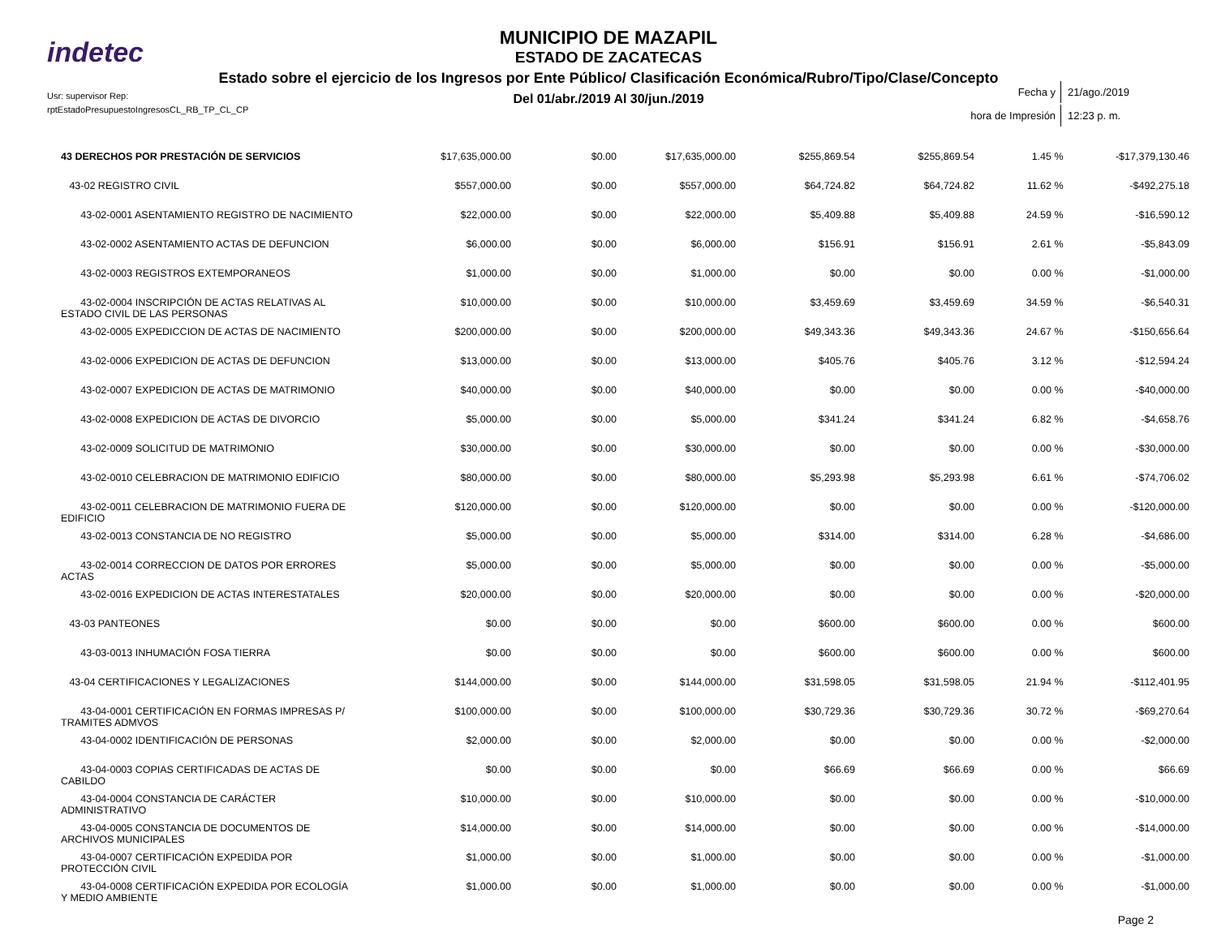indetec
MUNICIPIO DE MAZAPIL
ESTADO DE ZACATECAS
Estado sobre el ejercicio de los Ingresos por Ente Público/ Clasificación Económica/Rubro/Tipo/Clase/Concepto
Del 01/abr./2019 Al 30/jun./2019
Usr: supervisor Rep:
rptEstadoPresupuestoIngresosCL_RB_TP_CL_CP
| Fecha y | 21/ago./2019 |
| hora de Impresión | 12:23 p. m. |
| 43 DERECHOS POR PRESTACIÓN DE SERVICIOS | $17,635,000.00 | $0.00 | $17,635,000.00 | $255,869.54 | $255,869.54 | 1.45 | % | -$17,379,130.46 |
| 43-02 REGISTRO CIVIL | $557,000.00 | $0.00 | $557,000.00 | $64,724.82 | $64,724.82 | 11.62 | % | -$492,275.18 |
| 43-02-0001 ASENTAMIENTO REGISTRO DE NACIMIENTO | $22,000.00 | $0.00 | $22,000.00 | $5,409.88 | $5,409.88 | 24.59 | % | -$16,590.12 |
| 43-02-0002 ASENTAMIENTO ACTAS DE DEFUNCION | $6,000.00 | $0.00 | $6,000.00 | $156.91 | $156.91 | 2.61 | % | -$5,843.09 |
| 43-02-0003 REGISTROS EXTEMPORANEOS | $1,000.00 | $0.00 | $1,000.00 | $0.00 | $0.00 | 0.00 | % | -$1,000.00 |
| 43-02-0004 INSCRIPCIÓN DE ACTAS RELATIVAS AL ESTADO CIVIL DE LAS PERSONAS | $10,000.00 | $0.00 | $10,000.00 | $3,459.69 | $3,459.69 | 34.59 | % | -$6,540.31 |
| 43-02-0005 EXPEDICCION DE ACTAS DE NACIMIENTO | $200,000.00 | $0.00 | $200,000.00 | $49,343.36 | $49,343.36 | 24.67 | % | -$150,656.64 |
| 43-02-0006 EXPEDICION DE ACTAS DE DEFUNCION | $13,000.00 | $0.00 | $13,000.00 | $405.76 | $405.76 | 3.12 | % | -$12,594.24 |
| 43-02-0007 EXPEDICION DE ACTAS DE MATRIMONIO | $40,000.00 | $0.00 | $40,000.00 | $0.00 | $0.00 | 0.00 | % | -$40,000.00 |
| 43-02-0008 EXPEDICION DE ACTAS DE DIVORCIO | $5,000.00 | $0.00 | $5,000.00 | $341.24 | $341.24 | 6.82 | % | -$4,658.76 |
| 43-02-0009 SOLICITUD DE MATRIMONIO | $30,000.00 | $0.00 | $30,000.00 | $0.00 | $0.00 | 0.00 | % | -$30,000.00 |
| 43-02-0010 CELEBRACION DE MATRIMONIO EDIFICIO | $80,000.00 | $0.00 | $80,000.00 | $5,293.98 | $5,293.98 | 6.61 | % | -$74,706.02 |
| 43-02-0011 CELEBRACION DE MATRIMONIO FUERA DE EDIFICIO | $120,000.00 | $0.00 | $120,000.00 | $0.00 | $0.00 | 0.00 | % | -$120,000.00 |
| 43-02-0013 CONSTANCIA DE NO REGISTRO | $5,000.00 | $0.00 | $5,000.00 | $314.00 | $314.00 | 6.28 | % | -$4,686.00 |
| 43-02-0014 CORRECCION DE DATOS POR ERRORES ACTAS | $5,000.00 | $0.00 | $5,000.00 | $0.00 | $0.00 | 0.00 | % | -$5,000.00 |
| 43-02-0016 EXPEDICION DE ACTAS INTERESTATALES | $20,000.00 | $0.00 | $20,000.00 | $0.00 | $0.00 | 0.00 | % | -$20,000.00 |
| 43-03 PANTEONES | $0.00 | $0.00 | $0.00 | $600.00 | $600.00 | 0.00 | % | $600.00 |
| 43-03-0013 INHUMACIÓN FOSA TIERRA | $0.00 | $0.00 | $0.00 | $600.00 | $600.00 | 0.00 | % | $600.00 |
| 43-04 CERTIFICACIONES Y LEGALIZACIONES | $144,000.00 | $0.00 | $144,000.00 | $31,598.05 | $31,598.05 | 21.94 | % | -$112,401.95 |
| 43-04-0001 CERTIFICACIÓN EN FORMAS IMPRESAS P/ TRAMITES ADMVOS | $100,000.00 | $0.00 | $100,000.00 | $30,729.36 | $30,729.36 | 30.72 | % | -$69,270.64 |
| 43-04-0002 IDENTIFICACIÓN DE PERSONAS | $2,000.00 | $0.00 | $2,000.00 | $0.00 | $0.00 | 0.00 | % | -$2,000.00 |
| 43-04-0003 COPIAS CERTIFICADAS DE ACTAS DE CABILDO | $0.00 | $0.00 | $0.00 | $66.69 | $66.69 | 0.00 | % | $66.69 |
| 43-04-0004 CONSTANCIA DE CARÁCTER ADMINISTRATIVO | $10,000.00 | $0.00 | $10,000.00 | $0.00 | $0.00 | 0.00 | % | -$10,000.00 |
| 43-04-0005 CONSTANCIA DE DOCUMENTOS DE ARCHIVOS MUNICIPALES | $14,000.00 | $0.00 | $14,000.00 | $0.00 | $0.00 | 0.00 | % | -$14,000.00 |
| 43-04-0007 CERTIFICACIÓN EXPEDIDA POR PROTECCIÓN CIVIL | $1,000.00 | $0.00 | $1,000.00 | $0.00 | $0.00 | 0.00 | % | -$1,000.00 |
| 43-04-0008 CERTIFICACIÓN EXPEDIDA POR ECOLOGÍA Y MEDIO AMBIENTE | $1,000.00 | $0.00 | $1,000.00 | $0.00 | $0.00 | 0.00 | % | -$1,000.00 |
Page 2